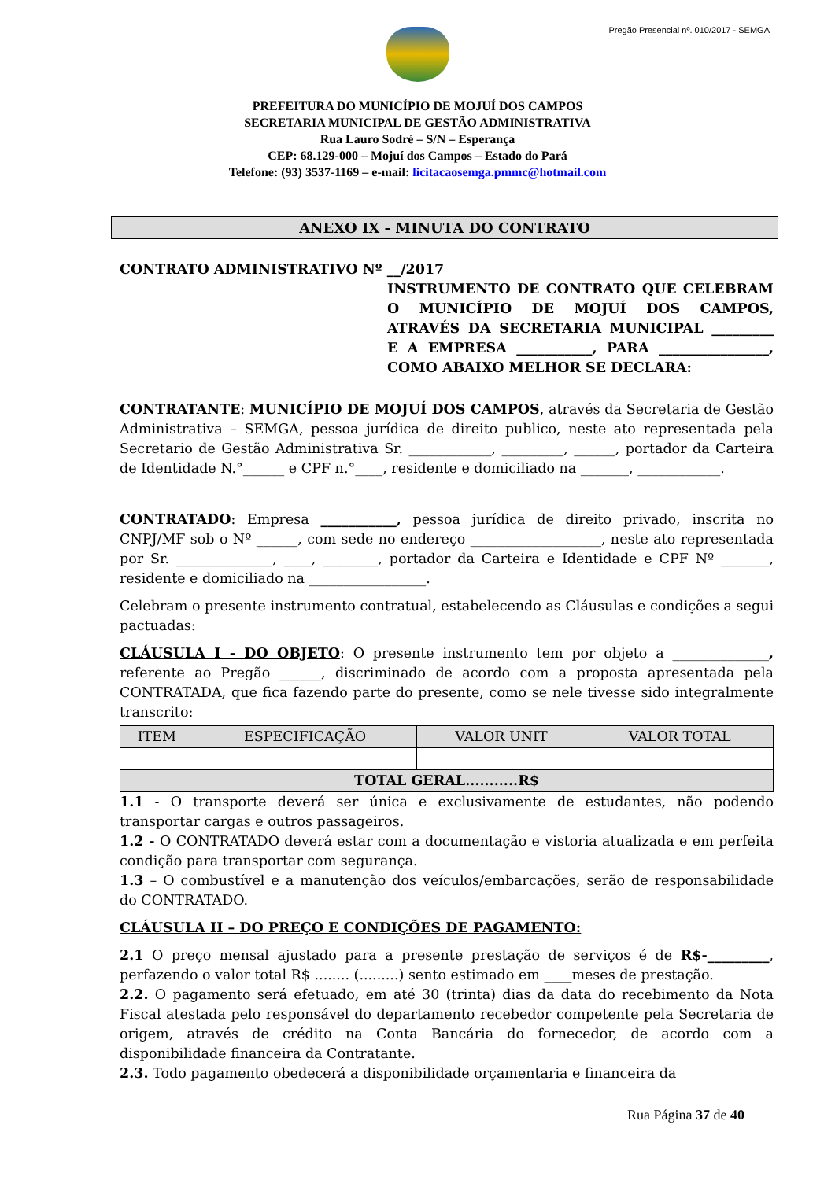Pregão Presencial nº. 010/2017 - SEMGA
PREFEITURA DO MUNICÍPIO DE MOJUÍ DOS CAMPOS
SECRETARIA MUNICIPAL DE GESTÃO ADMINISTRATIVA
Rua Lauro Sodré – S/N – Esperança
CEP: 68.129-000 – Mojuí dos Campos – Estado do Pará
Telefone: (93) 3537-1169 – e-mail: licitacaosemga.pmmc@hotmail.com
ANEXO IX - MINUTA DO CONTRATO
CONTRATO ADMINISTRATIVO Nº __/2017
INSTRUMENTO DE CONTRATO QUE CELEBRAM O MUNICÍPIO DE MOJUÍ DOS CAMPOS, ATRAVÉS DA SECRETARIA MUNICIPAL _________ E A EMPRESA ___________, PARA ________________, COMO ABAIXO MELHOR SE DECLARA:
CONTRATANTE: MUNICÍPIO DE MOJUÍ DOS CAMPOS, através da Secretaria de Gestão Administrativa – SEMGA, pessoa jurídica de direito publico, neste ato representada pela Secretario de Gestão Administrativa Sr. ____________, _________, ______, portador da Carteira de Identidade N.°______ e CPF n.°____, residente e domiciliado na _______, ____________.
CONTRATADO: Empresa ___________, pessoa jurídica de direito privado, inscrita no CNPJ/MF sob o Nº ______, com sede no endereço ___________________, neste ato representada por Sr. ______________, ____, ________, portador da Carteira e Identidade e CPF Nº _______, residente e domiciliado na _________________.
Celebram o presente instrumento contratual, estabelecendo as Cláusulas e condições a segui pactuadas:
CLÁUSULA I - DO OBJETO: O presente instrumento tem por objeto a ______________, referente ao Pregão ______, discriminado de acordo com a proposta apresentada pela CONTRATADA, que fica fazendo parte do presente, como se nele tivesse sido integralmente transcrito:
| ITEM | ESPECIFICAÇÃO | VALOR UNIT | VALOR TOTAL |
| --- | --- | --- | --- |
| TOTAL GERAL...........R$ | | | |
1.1 - O transporte deverá ser única e exclusivamente de estudantes, não podendo transportar cargas e outros passageiros.
1.2 - O CONTRATADO deverá estar com a documentação e vistoria atualizada e em perfeita condição para transportar com segurança.
1.3 – O combustível e a manutenção dos veículos/embarcações, serão de responsabilidade do CONTRATADO.
CLÁUSULA II – DO PREÇO E CONDIÇÕES DE PAGAMENTO:
2.1 O preço mensal ajustado para a presente prestação de serviços é de R$-_________, perfazendo o valor total R$ ........ (.........) sento estimado em ____meses de prestação.
2.2. O pagamento será efetuado, em até 30 (trinta) dias da data do recebimento da Nota Fiscal atestada pelo responsável do departamento recebedor competente pela Secretaria de origem, através de crédito na Conta Bancária do fornecedor, de acordo com a disponibilidade financeira da Contratante.
2.3. Todo pagamento obedecerá a disponibilidade orçamentaria e financeira da
Rua Página 37 de 40